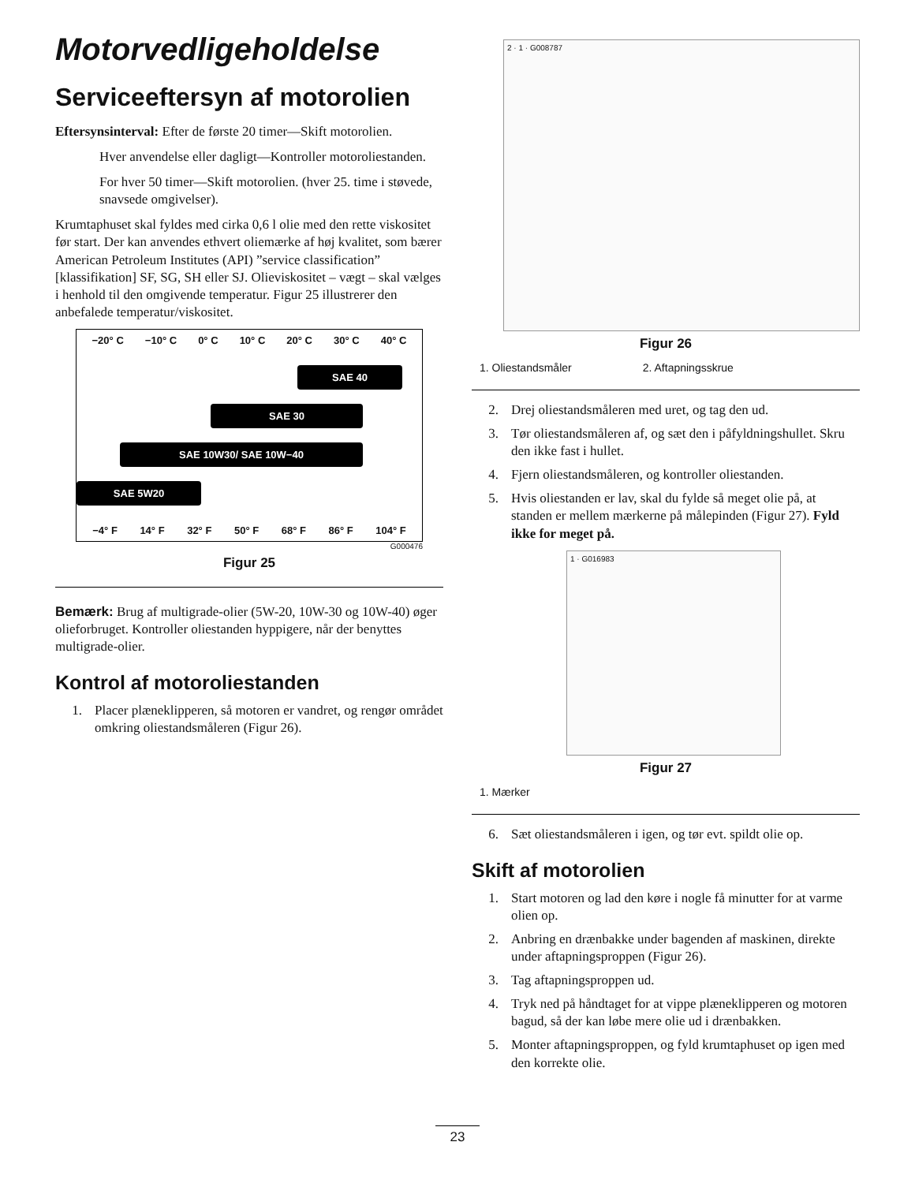Motorvedligeholdelse
Serviceeftersyn af motorolien
Eftersynsinterval: Efter de første 20 timer—Skift motorolien.
Hver anvendelse eller dagligt—Kontroller motoroliestanden.
For hver 50 timer—Skift motorolien. (hver 25. time i støvede, snavsede omgivelser).
Krumtaphuset skal fyldes med cirka 0,6 l olie med den rette viskositet før start. Der kan anvendes ethvert oliemærke af høj kvalitet, som bærer American Petroleum Institutes (API) ”service classification” [klassifikation] SF, SG, SH eller SJ. Olieviskositet – vægt – skal vælges i henhold til den omgivende temperatur. Figur 25 illustrerer den anbefalede temperatur/viskositet.
−20° C −10° C 0° C 10° C 20° C 30° C 40° C
SAE 40
SAE 30
SAE 10W30/ SAE 10W−40
SAE 5W20
−4° F 14° F 32° F 50° F 68° F 86° F 104° F
G000476
Figur 25
Bemærk: Brug af multigrade-olier (5W-20, 10W-30 og 10W-40) øger olieforbruget. Kontroller oliestanden hyppigere, når der benyttes multigrade-olier.
Kontrol af motoroliestanden
1. Placer plæneklipperen, så motoren er vandret, og rengør området omkring oliestandsmåleren (Figur 26).
2 · 1 · G008787
Figur 26
1. Oliestandsmåler 2. Aftapningsskrue
2. Drej oliestandsmåleren med uret, og tag den ud.
3. Tør oliestandsmåleren af, og sæt den i påfyldningshullet. Skru den ikke fast i hullet.
4. Fjern oliestandsmåleren, og kontroller oliestanden.
5. Hvis oliestanden er lav, skal du fylde så meget olie på, at standen er mellem mærkerne på målepinden (Figur 27). Fyld ikke for meget på.
1 · G016983
Figur 27
1. Mærker
6. Sæt oliestandsmåleren i igen, og tør evt. spildt olie op.
Skift af motorolien
1. Start motoren og lad den køre i nogle få minutter for at varme olien op.
2. Anbring en drænbakke under bagenden af maskinen, direkte under aftapningsproppen (Figur 26).
3. Tag aftapningsproppen ud.
4. Tryk ned på håndtaget for at vippe plæneklipperen og motoren bagud, så der kan løbe mere olie ud i drænbakken.
5. Monter aftapningsproppen, og fyld krumtaphuset op igen med den korrekte olie.
23